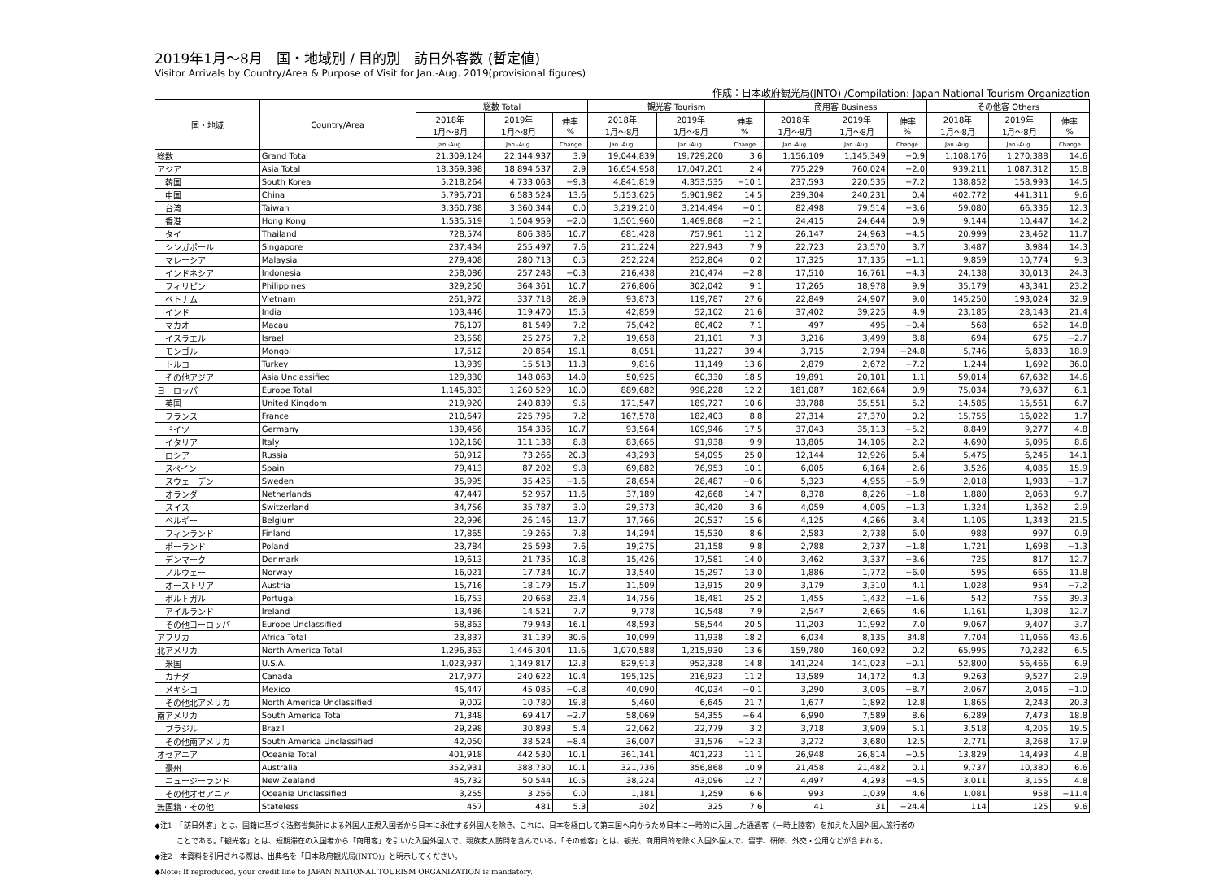2019年1月～8月　国・地域別 / 目的別　訪日外客数 (暫定値)
Visitor Arrivals by Country/Area & Purpose of Visit for Jan.-Aug. 2019(provisional figures)
作成：日本政府観光局(JNTO) /Compilation: Japan National Tourism Organization
| 国・地域 | Country/Area | 総数 Total | | | 観光客 Tourism | | | 商用客 Business | | | その他客 Others | | |
| --- | --- | --- | --- | --- | --- | --- | --- | --- | --- | --- | --- | --- | --- |
| | | 2018年 1月～8月 | 2019年 1月～8月 | 伸率 % | 2018年 1月～8月 | 2019年 1月～8月 | 伸率 % | 2018年 1月～8月 | 2019年 1月～8月 | 伸率 % | 2018年 1月～8月 | 2019年 1月～8月 | 伸率 % |
| | | Jan.-Aug. | Jan.-Aug. | Change | Jan.-Aug. | Jan.-Aug. | Change | Jan.-Aug. | Jan.-Aug. | Change | Jan.-Aug. | Jan.-Aug. | Change |
| 総数 | Grand Total | 21,309,124 | 22,144,937 | 3.9 | 19,044,839 | 19,729,200 | 3.6 | 1,156,109 | 1,145,349 | −0.9 | 1,108,176 | 1,270,388 | 14.6 |
| アジア | Asia Total | 18,369,398 | 18,894,537 | 2.9 | 16,654,958 | 17,047,201 | 2.4 | 775,229 | 760,024 | −2.0 | 939,211 | 1,087,312 | 15.8 |
| 韓国 | South Korea | 5,218,264 | 4,733,063 | −9.3 | 4,841,819 | 4,353,535 | −10.1 | 237,593 | 220,535 | −7.2 | 138,852 | 158,993 | 14.5 |
| 中国 | China | 5,795,701 | 6,583,524 | 13.6 | 5,153,625 | 5,901,982 | 14.5 | 239,304 | 240,231 | 0.4 | 402,772 | 441,311 | 9.6 |
| 台湾 | Taiwan | 3,360,788 | 3,360,344 | 0.0 | 3,219,210 | 3,214,494 | −0.1 | 82,498 | 79,514 | −3.6 | 59,080 | 66,336 | 12.3 |
| 香港 | Hong Kong | 1,535,519 | 1,504,959 | −2.0 | 1,501,960 | 1,469,868 | −2.1 | 24,415 | 24,644 | 0.9 | 9,144 | 10,447 | 14.2 |
| タイ | Thailand | 728,574 | 806,386 | 10.7 | 681,428 | 757,961 | 11.2 | 26,147 | 24,963 | −4.5 | 20,999 | 23,462 | 11.7 |
| シンガポール | Singapore | 237,434 | 255,497 | 7.6 | 211,224 | 227,943 | 7.9 | 22,723 | 23,570 | 3.7 | 3,487 | 3,984 | 14.3 |
| マレーシア | Malaysia | 279,408 | 280,713 | 0.5 | 252,224 | 252,804 | 0.2 | 17,325 | 17,135 | −1.1 | 9,859 | 10,774 | 9.3 |
| インドネシア | Indonesia | 258,086 | 257,248 | −0.3 | 216,438 | 210,474 | −2.8 | 17,510 | 16,761 | −4.3 | 24,138 | 30,013 | 24.3 |
| フィリピン | Philippines | 329,250 | 364,361 | 10.7 | 276,806 | 302,042 | 9.1 | 17,265 | 18,978 | 9.9 | 35,179 | 43,341 | 23.2 |
| ベトナム | Vietnam | 261,972 | 337,718 | 28.9 | 93,873 | 119,787 | 27.6 | 22,849 | 24,907 | 9.0 | 145,250 | 193,024 | 32.9 |
| インド | India | 103,446 | 119,470 | 15.5 | 42,859 | 52,102 | 21.6 | 37,402 | 39,225 | 4.9 | 23,185 | 28,143 | 21.4 |
| マカオ | Macau | 76,107 | 81,549 | 7.2 | 75,042 | 80,402 | 7.1 | 497 | 495 | −0.4 | 568 | 652 | 14.8 |
| イスラエル | Israel | 23,568 | 25,275 | 7.2 | 19,658 | 21,101 | 7.3 | 3,216 | 3,499 | 8.8 | 694 | 675 | −2.7 |
| モンゴル | Mongol | 17,512 | 20,854 | 19.1 | 8,051 | 11,227 | 39.4 | 3,715 | 2,794 | −24.8 | 5,746 | 6,833 | 18.9 |
| トルコ | Turkey | 13,939 | 15,513 | 11.3 | 9,816 | 11,149 | 13.6 | 2,879 | 2,672 | −7.2 | 1,244 | 1,692 | 36.0 |
| その他アジア | Asia Unclassified | 129,830 | 148,063 | 14.0 | 50,925 | 60,330 | 18.5 | 19,891 | 20,101 | 1.1 | 59,014 | 67,632 | 14.6 |
| ヨーロッパ | Europe Total | 1,145,803 | 1,260,529 | 10.0 | 889,682 | 998,228 | 12.2 | 181,087 | 182,664 | 0.9 | 75,034 | 79,637 | 6.1 |
| 英国 | United Kingdom | 219,920 | 240,839 | 9.5 | 171,547 | 189,727 | 10.6 | 33,788 | 35,551 | 5.2 | 14,585 | 15,561 | 6.7 |
| フランス | France | 210,647 | 225,795 | 7.2 | 167,578 | 182,403 | 8.8 | 27,314 | 27,370 | 0.2 | 15,755 | 16,022 | 1.7 |
| ドイツ | Germany | 139,456 | 154,336 | 10.7 | 93,564 | 109,946 | 17.5 | 37,043 | 35,113 | −5.2 | 8,849 | 9,277 | 4.8 |
| イタリア | Italy | 102,160 | 111,138 | 8.8 | 83,665 | 91,938 | 9.9 | 13,805 | 14,105 | 2.2 | 4,690 | 5,095 | 8.6 |
| ロシア | Russia | 60,912 | 73,266 | 20.3 | 43,293 | 54,095 | 25.0 | 12,144 | 12,926 | 6.4 | 5,475 | 6,245 | 14.1 |
| スペイン | Spain | 79,413 | 87,202 | 9.8 | 69,882 | 76,953 | 10.1 | 6,005 | 6,164 | 2.6 | 3,526 | 4,085 | 15.9 |
| スウェーデン | Sweden | 35,995 | 35,425 | −1.6 | 28,654 | 28,487 | −0.6 | 5,323 | 4,955 | −6.9 | 2,018 | 1,983 | −1.7 |
| オランダ | Netherlands | 47,447 | 52,957 | 11.6 | 37,189 | 42,668 | 14.7 | 8,378 | 8,226 | −1.8 | 1,880 | 2,063 | 9.7 |
| スイス | Switzerland | 34,756 | 35,787 | 3.0 | 29,373 | 30,420 | 3.6 | 4,059 | 4,005 | −1.3 | 1,324 | 1,362 | 2.9 |
| ベルギー | Belgium | 22,996 | 26,146 | 13.7 | 17,766 | 20,537 | 15.6 | 4,125 | 4,266 | 3.4 | 1,105 | 1,343 | 21.5 |
| フィンランド | Finland | 17,865 | 19,265 | 7.8 | 14,294 | 15,530 | 8.6 | 2,583 | 2,738 | 6.0 | 988 | 997 | 0.9 |
| ポーランド | Poland | 23,784 | 25,593 | 7.6 | 19,275 | 21,158 | 9.8 | 2,788 | 2,737 | −1.8 | 1,721 | 1,698 | −1.3 |
| デンマーク | Denmark | 19,613 | 21,735 | 10.8 | 15,426 | 17,581 | 14.0 | 3,462 | 3,337 | −3.6 | 725 | 817 | 12.7 |
| ノルウェー | Norway | 16,021 | 17,734 | 10.7 | 13,540 | 15,297 | 13.0 | 1,886 | 1,772 | −6.0 | 595 | 665 | 11.8 |
| オーストリア | Austria | 15,716 | 18,179 | 15.7 | 11,509 | 13,915 | 20.9 | 3,179 | 3,310 | 4.1 | 1,028 | 954 | −7.2 |
| ポルトガル | Portugal | 16,753 | 20,668 | 23.4 | 14,756 | 18,481 | 25.2 | 1,455 | 1,432 | −1.6 | 542 | 755 | 39.3 |
| アイルランド | Ireland | 13,486 | 14,521 | 7.7 | 9,778 | 10,548 | 7.9 | 2,547 | 2,665 | 4.6 | 1,161 | 1,308 | 12.7 |
| その他ヨーロッパ | Europe Unclassified | 68,863 | 79,943 | 16.1 | 48,593 | 58,544 | 20.5 | 11,203 | 11,992 | 7.0 | 9,067 | 9,407 | 3.7 |
| アフリカ | Africa Total | 23,837 | 31,139 | 30.6 | 10,099 | 11,938 | 18.2 | 6,034 | 8,135 | 34.8 | 7,704 | 11,066 | 43.6 |
| 北アメリカ | North America Total | 1,296,363 | 1,446,304 | 11.6 | 1,070,588 | 1,215,930 | 13.6 | 159,780 | 160,092 | 0.2 | 65,995 | 70,282 | 6.5 |
| 米国 | U.S.A. | 1,023,937 | 1,149,817 | 12.3 | 829,913 | 952,328 | 14.8 | 141,224 | 141,023 | −0.1 | 52,800 | 56,466 | 6.9 |
| カナダ | Canada | 217,977 | 240,622 | 10.4 | 195,125 | 216,923 | 11.2 | 13,589 | 14,172 | 4.3 | 9,263 | 9,527 | 2.9 |
| メキシコ | Mexico | 45,447 | 45,085 | −0.8 | 40,090 | 40,034 | −0.1 | 3,290 | 3,005 | −8.7 | 2,067 | 2,046 | −1.0 |
| その他北アメリカ | North America Unclassified | 9,002 | 10,780 | 19.8 | 5,460 | 6,645 | 21.7 | 1,677 | 1,892 | 12.8 | 1,865 | 2,243 | 20.3 |
| 南アメリカ | South America Total | 71,348 | 69,417 | −2.7 | 58,069 | 54,355 | −6.4 | 6,990 | 7,589 | 8.6 | 6,289 | 7,473 | 18.8 |
| ブラジル | Brazil | 29,298 | 30,893 | 5.4 | 22,062 | 22,779 | 3.2 | 3,718 | 3,909 | 5.1 | 3,518 | 4,205 | 19.5 |
| その他南アメリカ | South America Unclassified | 42,050 | 38,524 | −8.4 | 36,007 | 31,576 | −12.3 | 3,272 | 3,680 | 12.5 | 2,771 | 3,268 | 17.9 |
| オセアニア | Oceania Total | 401,918 | 442,530 | 10.1 | 361,141 | 401,223 | 11.1 | 26,948 | 26,814 | −0.5 | 13,829 | 14,493 | 4.8 |
| 豪州 | Australia | 352,931 | 388,730 | 10.1 | 321,736 | 356,868 | 10.9 | 21,458 | 21,482 | 0.1 | 9,737 | 10,380 | 6.6 |
| ニュージーランド | New Zealand | 45,732 | 50,544 | 10.5 | 38,224 | 43,096 | 12.7 | 4,497 | 4,293 | −4.5 | 3,011 | 3,155 | 4.8 |
| その他オセアニア | Oceania Unclassified | 3,255 | 3,256 | 0.0 | 1,181 | 1,259 | 6.6 | 993 | 1,039 | 4.6 | 1,081 | 958 | −11.4 |
| 無国籍・その他 | Stateless | 457 | 481 | 5.3 | 302 | 325 | 7.6 | 41 | 31 | −24.4 | 114 | 125 | 9.6 |
◆注1：「訪日外客」とは、国籍に基づく法務省集計による外国人正規入国者から日本に永住する外国人を除き、これに、日本を経由して第三国へ向かうため日本に一時的に入国した通過客（一時上陸客）を加えた入国外国人旅行者の
　　　ことである。「観光客」とは、短期滞在の入国者から「商用客」を引いた入国外国人で、親族友人訪問を含んでいる。「その他客」とは、観光、商用目的を除く入国外国人で、留学、研修、外交・公用などが含まれる。
◆注2：本資料を引用される際は、出典名を「日本政府観光局(JNTO)」と明示してください。
◆Note: If reproduced, your credit line to JAPAN NATIONAL TOURISM ORGANIZATION is mandatory.